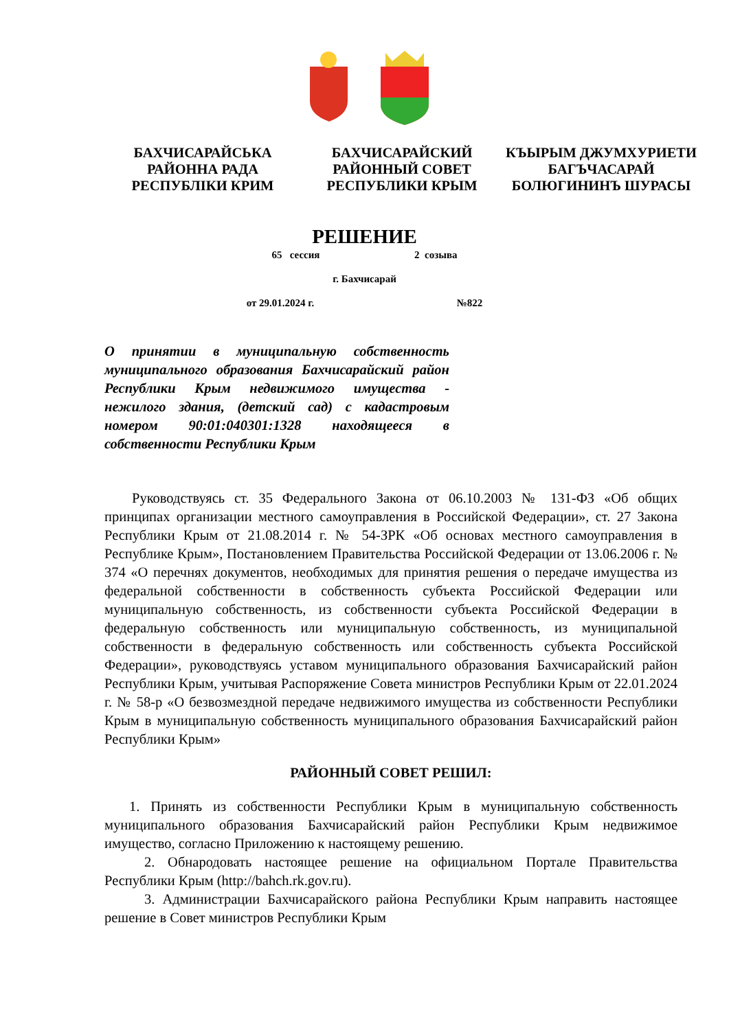БАХЧИСАРАЙСЬКА
РАЙОННА РАДА
РЕСПУБЛІКИ КРИМ
БАХЧИСАРАЙСКИЙ
РАЙОННЫЙ СОВЕТ
РЕСПУБЛИКИ КРЫМ
КЪЫРЫМ ДЖУМХУРИЕТИ
БАГЪЧАСАРАЙ
БОЛЮГИНИНЪ ШУРАСЫ
РЕШЕНИЕ
65 сессия 2 созыва
г. Бахчисарай
от 29.01.2024 г. №822
О принятии в муниципальную собственность муниципального образования Бахчисарайский район Республики Крым недвижимого имущества - нежилого здания, (детский сад) с кадастровым номером 90:01:040301:1328 находящееся в собственности Республики Крым
Руководствуясь ст. 35 Федерального Закона от 06.10.2003 № 131-ФЗ «Об общих принципах организации местного самоуправления в Российской Федерации», ст. 27 Закона Республики Крым от 21.08.2014 г. № 54-ЗРК «Об основах местного самоуправления в Республике Крым», Постановлением Правительства Российской Федерации от 13.06.2006 г. № 374 «О перечнях документов, необходимых для принятия решения о передаче имущества из федеральной собственности в собственность субъекта Российской Федерации или муниципальную собственность, из собственности субъекта Российской Федерации в федеральную собственность или муниципальную собственность, из муниципальной собственности в федеральную собственность или собственность субъекта Российской Федерации», руководствуясь уставом муниципального образования Бахчисарайский район Республики Крым, учитывая Распоряжение Совета министров Республики Крым от 22.01.2024 г. № 58-р «О безвозмездной передаче недвижимого имущества из собственности Республики Крым в муниципальную собственность муниципального образования Бахчисарайский район Республики Крым»
РАЙОННЫЙ СОВЕТ РЕШИЛ:
1. Принять из собственности Республики Крым в муниципальную собственность муниципального образования Бахчисарайский район Республики Крым недвижимое имущество, согласно Приложению к настоящему решению.
2. Обнародовать настоящее решение на официальном Портале Правительства Республики Крым (http://bahch.rk.gov.ru).
3. Администрации Бахчисарайского района Республики Крым направить настоящее решение в Совет министров Республики Крым